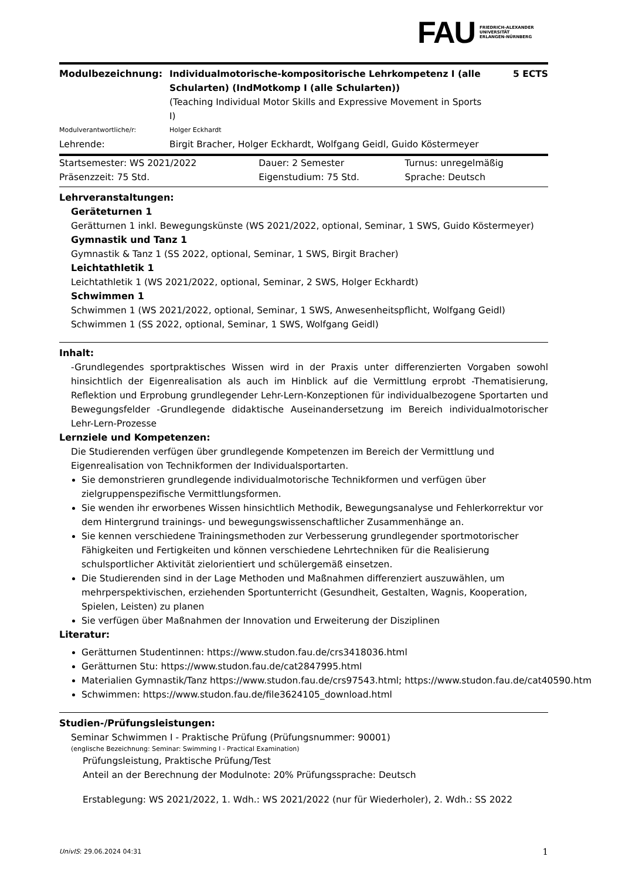FAU
FRIEDRICH-ALEXANDER
UNIVERSITÄT
ERLANGEN-NÜRNBERG
| Modulbezeichnung: | Individualmotorische-kompositorische Lehrkompetenz I (alle Schularten) (IndMotkomp I (alle Schularten)) (Teaching Individual Motor Skills and Expressive Movement in Sports I) | 5 ECTS |
| Modulverantwortliche/r: | Holger Eckhardt | |
| Lehrende: | Birgit Bracher, Holger Eckhardt, Wolfgang Geidl, Guido Köstermeyer | |
| Startsemester: WS 2021/2022 | Dauer: 2 Semester | Turnus: unregelmäßig |
| Präsenzzeit: 75 Std. | Eigenstudium: 75 Std. | Sprache: Deutsch |
Lehrveranstaltungen:
Geräteturnen 1
Gerätturnen 1 inkl. Bewegungskünste (WS 2021/2022, optional, Seminar, 1 SWS, Guido Köstermeyer)
Gymnastik und Tanz 1
Gymnastik & Tanz 1 (SS 2022, optional, Seminar, 1 SWS, Birgit Bracher)
Leichtathletik 1
Leichtathletik 1 (WS 2021/2022, optional, Seminar, 2 SWS, Holger Eckhardt)
Schwimmen 1
Schwimmen 1 (WS 2021/2022, optional, Seminar, 1 SWS, Anwesenheitspflicht, Wolfgang Geidl)
Schwimmen 1 (SS 2022, optional, Seminar, 1 SWS, Wolfgang Geidl)
Inhalt:
-Grundlegendes sportpraktisches Wissen wird in der Praxis unter differenzierten Vorgaben sowohl hinsichtlich der Eigenrealisation als auch im Hinblick auf die Vermittlung erprobt -Thematisierung, Reflektion und Erprobung grundlegender Lehr-Lern-Konzeptionen für individualbezogene Sportarten und Bewegungsfelder -Grundlegende didaktische Auseinandersetzung im Bereich individualmotorischer Lehr-Lern-Prozesse
Lernziele und Kompetenzen:
Die Studierenden verfügen über grundlegende Kompetenzen im Bereich der Vermittlung und Eigenrealisation von Technikformen der Individualsportarten.
Sie demonstrieren grundlegende individualmotorische Technikformen und verfügen über zielgruppenspezifische Vermittlungsformen.
Sie wenden ihr erworbenes Wissen hinsichtlich Methodik, Bewegungsanalyse und Fehlerkorrektur vor dem Hintergrund trainings- und bewegungswissenschaftlicher Zusammenhänge an.
Sie kennen verschiedene Trainingsmethoden zur Verbesserung grundlegender sportmotorischer Fähigkeiten und Fertigkeiten und können verschiedene Lehrtechniken für die Realisierung schulsportlicher Aktivität zielorientiert und schülergemäß einsetzen.
Die Studierenden sind in der Lage Methoden und Maßnahmen differenziert auszuwählen, um mehrperspektivischen, erziehenden Sportunterricht (Gesundheit, Gestalten, Wagnis, Kooperation, Spielen, Leisten) zu planen
Sie verfügen über Maßnahmen der Innovation und Erweiterung der Disziplinen
Literatur:
Gerätturnen Studentinnen: https://www.studon.fau.de/crs3418036.html
Gerätturnen Stu: https://www.studon.fau.de/cat2847995.html
Materialien Gymnastik/Tanz https://www.studon.fau.de/crs97543.html; https://www.studon.fau.de/cat40590.htm
Schwimmen: https://www.studon.fau.de/file3624105_download.html
Studien-/Prüfungsleistungen:
Seminar Schwimmen I - Praktische Prüfung (Prüfungsnummer: 90001)
(englische Bezeichnung: Seminar: Swimming I - Practical Examination)
Prüfungsleistung, Praktische Prüfung/Test
Anteil an der Berechnung der Modulnote: 20% Prüfungssprache: Deutsch
Erstablegung: WS 2021/2022, 1. Wdh.: WS 2021/2022 (nur für Wiederholer), 2. Wdh.: SS 2022
UnivIS: 29.06.2024 04:31 1